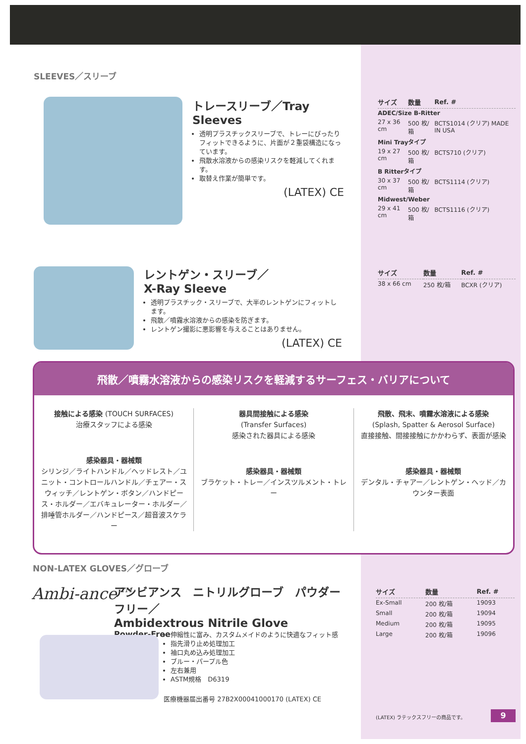SLEEVES／スリーブ
トレースリーブ／Tray Sleeves
透明プラスチックスリーブで、トレーにぴったりフィットできるように、片面が２重袋構造になっています。
飛散水溶液からの感染リスクを軽減してくれます。
取替え作業が簡単です。
(LATEX) CE
| サイズ | 数量 | Ref. # |
| --- | --- | --- |
| ADEC/Size B-Ritter | | |
| 27 x 36 cm | 500 枚/箱 | BCTS1014 (クリア) MADE IN USA |
| Mini Trayタイプ | | |
| 19 x 27 cm | 500 枚/箱 | BCTS710 (クリア) |
| B Ritterタイプ | | |
| 30 x 37 cm | 500 枚/箱 | BCTS1114 (クリア) |
| Midwest/Weber | | |
| 29 x 41 cm | 500 枚/箱 | BCTS1116 (クリア) |
レントゲン・スリーブ／
X-Ray Sleeve
透明プラスチック・スリーブで、大半のレントゲンにフィットします。
飛散／噴霧水溶液からの感染を防ぎます。
レントゲン撮影に悪影響を与えることはありません。
(LATEX) CE
| サイズ | 数量 | Ref. # |
| --- | --- | --- |
| 38 x 66 cm | 250 枚/箱 | BCXR (クリア) |
飛散／噴霧水溶液からの感染リスクを軽減するサーフェス・バリアについて
接触による感染 (TOUCH SURFACES)
治療スタッフによる感染
感染器具・器械類
シリンジ／ライトハンドル／ヘッドレスト／ユニット・コントロールハンドル／チェアー・スウィッチ／レントゲン・ボタン／ハンドピース・ホルダー／エバキュレーター・ホルダー／排唾管ホルダー／ハンドピース／超音波スケラー
器具間接触による感染
(Transfer Surfaces)
感染された器具による感染
感染器具・器械類
ブラケット・トレー／インスツルメント・トレー
飛散、飛末、噴霧水溶液による感染
(Splash, Spatter & Aerosol Surface)
直接接触、間接接触にかかわらず、表面が感染
感染器具・器械類
デンタル・チャアー／レントゲン・ヘッド／カウンター表面
NON-LATEX GLOVES／グローブ
Ambi-ance™
アンビアンス　ニトリルグローブ　パウダーフリー／
Ambidextrous Nitrile Glove
Powder-Free
伸縮性に富み、カスタムメイドのように快適なフィット感
指先滑り止め処理加工
袖口丸め込み処理加工
ブルー・パープル色
左右兼用
ASTM規格　D6319
医療機器届出番号 27B2X00041000170 (LATEX) CE
| サイズ | 数量 | Ref. # |
| --- | --- | --- |
| Ex-Small | 200 枚/箱 | 19093 |
| Small | 200 枚/箱 | 19094 |
| Medium | 200 枚/箱 | 19095 |
| Large | 200 枚/箱 | 19096 |
(LATEX) ラテックスフリーの商品です。
9